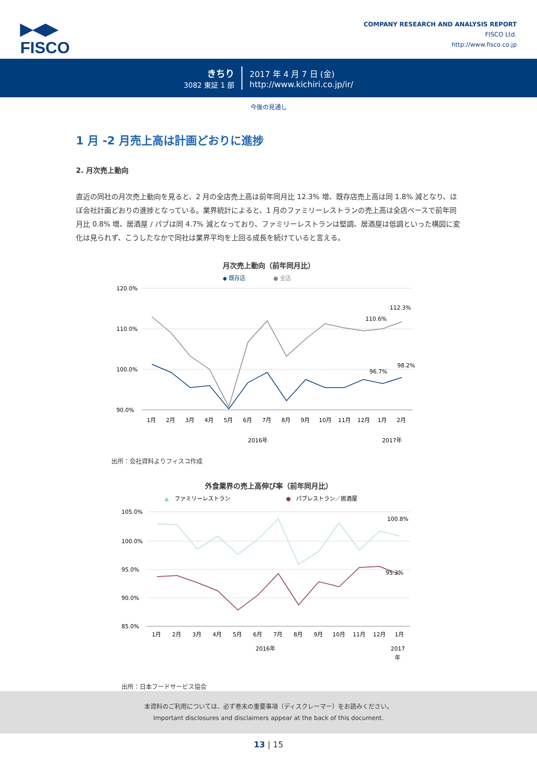▶◀▶
FISCO
COMPANY RESEARCH AND ANALYSIS REPORT
FISCO Ltd.
http://www.fisco.co.jp
きちり
3082 東証 1 部
2017 年 4 月 7 日 (金)
http://www.kichiri.co.jp/ir/
今後の見通し
1 月 -2 月売上高は計画どおりに進捗
2. 月次売上動向
直近の同社の月次売上動向を見ると、2 月の全店売上高は前年同月比 12.3% 増、既存店売上高は同 1.8% 減となり、ほぼ会社計画どおりの進捗となっている。業界統計によると、1 月のファミリーレストランの売上高は全店ベースで前年同月比 0.8% 増、居酒屋 / パブは同 4.7% 減となっており、ファミリーレストランは堅調、居酒屋は低調といった構図に変化は見られず、こうしたなかで同社は業界平均を上回る成長を続けていると言える。
月次売上動向（前年同月比）
◆ 既存店
● 全店
120.0%
110.0%
100.0%
90.0%
112.3%
110.6%
98.2%
96.7%
1月
2月
3月
4月
5月
6月
7月
8月
9月
10月
11月
12月
1月
2月
2016年
2017年
出所：会社資料よりフィスコ作成
外食業界の売上高伸び率（前年同月比）
▲
ファミリーレストラン
●
パブレストラン／居酒屋
105.0%
100.0%
95.0%
90.0%
85.0%
100.8%
95.3%
1月
2月
3月
4月
5月
6月
7月
8月
9月
10月
11月
12月
1月
2016年
2017
年
出所：日本フードサービス協会
本資料のご利用については、必ず巻末の重要事項（ディスクレーマー）をお読みください。
Important disclosures and disclaimers appear at the back of this document.
13 | 15